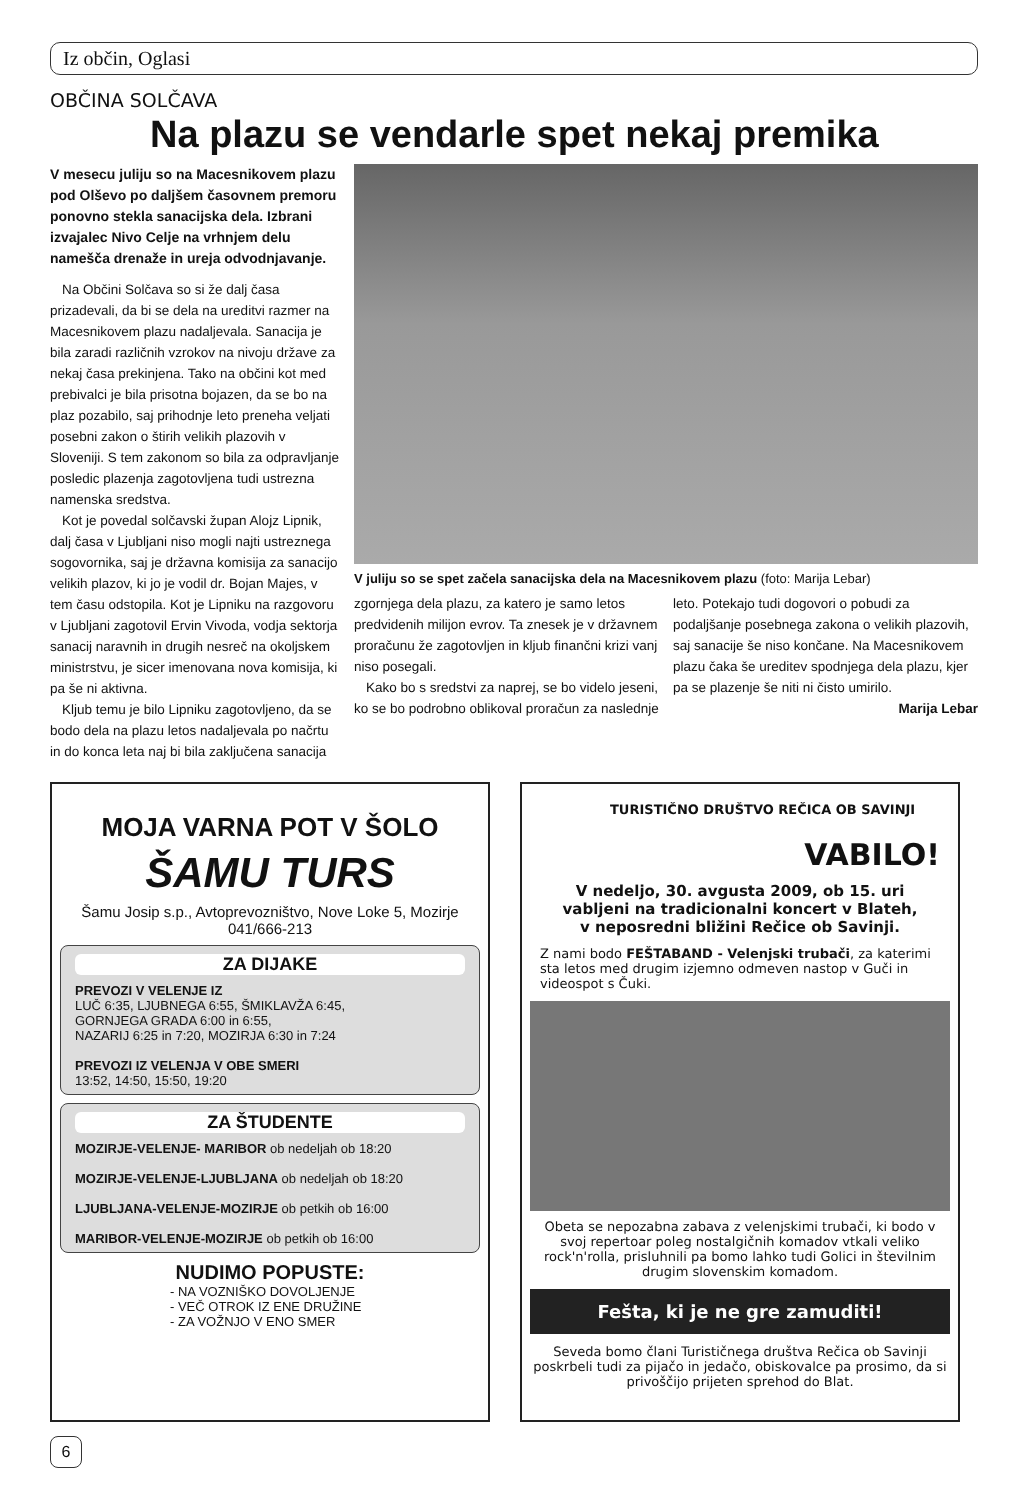Iz občin, Oglasi
OBČINA SOLČAVA
Na plazu se vendarle spet nekaj premika
V mesecu juliju so na Macesnikovem plazu pod Olševo po daljšem časovnem premoru ponovno stekla sanacijska dela. Izbrani izvajalec Nivo Celje na vrhnjem delu namešča drenaže in ureja odvodnjavanje.
Na Občini Solčava so si že dalj časa prizadevali, da bi se dela na ureditvi razmer na Macesnikovem plazu nadaljevala. Sanacija je bila zaradi različnih vzrokov na nivoju države za nekaj časa prekinjena. Tako na občini kot med prebivalci je bila prisotna bojazen, da se bo na plaz pozabilo, saj prihodnje leto preneha veljati posebni zakon o štirih velikih plazovih v Sloveniji. S tem zakonom so bila za odpravljanje posledic plazenja zagotovljena tudi ustrezna namenska sredstva.
Kot je povedal solčavski župan Alojz Lipnik, dalj časa v Ljubljani niso mogli najti ustreznega sogovornika, saj je državna komisija za sanacijo velikih plazov, ki jo je vodil dr. Bojan Majes, v tem času odstopila. Kot je Lipniku na razgovoru v Ljubljani zagotovil Ervin Vivoda, vodja sektorja sanacij naravnih in drugih nesreč na okoljskem ministrstvu, je sicer imenovana nova komisija, ki pa še ni aktivna.
Kljub temu je bilo Lipniku zagotovljeno, da se bodo dela na plazu letos nadaljevala po načrtu in do konca leta naj bi bila zaključena sanacija
V juliju so se spet začela sanacijska dela na Macesnikovem plazu (foto: Marija Lebar)
zgornjega dela plazu, za katero je samo letos predvidenih milijon evrov. Ta znesek je v državnem proračunu že zagotovljen in kljub finančni krizi vanj niso posegali.
Kako bo s sredstvi za naprej, se bo videlo jeseni, ko se bo podrobno oblikoval proračun za naslednje leto. Potekajo tudi dogovori o pobudi za podaljšanje posebnega zakona o velikih plazovih, saj sanacije še niso končane. Na Macesnikovem plazu čaka še ureditev spodnjega dela plazu, kjer pa se plazenje še niti ni čisto umirilo.
Marija Lebar
MOJA VARNA POT V ŠOLO
ŠAMU TURS
Šamu Josip s.p., Avtoprevozništvo, Nove Loke 5, Mozirje
041/666-213
ZA DIJAKE
PREVOZI V VELENJE IZ
LUČ 6:35, LJUBNEGA 6:55, ŠMIKLAVŽA 6:45,
GORNJEGA GRADA 6:00 in 6:55,
NAZARIJ 6:25 in 7:20, MOZIRJA 6:30 in 7:24
PREVOZI IZ VELENJA V OBE SMERI
13:52, 14:50, 15:50, 19:20
ZA ŠTUDENTE
MOZIRJE-VELENJE- MARIBOR ob nedeljah ob 18:20
MOZIRJE-VELENJE-LJUBLJANA ob nedeljah ob 18:20
LJUBLJANA-VELENJE-MOZIRJE ob petkih ob 16:00
MARIBOR-VELENJE-MOZIRJE ob petkih ob 16:00
NUDIMO POPUSTE:
- NA VOZNIŠKO DOVOLJENJE
- VEČ OTROK IZ ENE DRUŽINE
- ZA VOŽNJO V ENO SMER
TURISTIČNO DRUŠTVO REČICA OB SAVINJI
VABILO!
V nedeljo, 30. avgusta 2009, ob 15. uri
vabljeni na tradicionalni koncert v Blateh,
v neposredni bližini Rečice ob Savinji.
Z nami bodo FEŠTABAND - Velenjski trubači, za katerimi sta letos med drugim izjemno odmeven nastop v Guči in videospot s Čuki.
Obeta se nepozabna zabava z velenjskimi trubači, ki bodo v svoj repertoar poleg nostalgičnih komadov vtkali veliko rock'n'rolla, prisluhnili pa bomo lahko tudi Golici in številnim drugim slovenskim komadom.
Fešta, ki je ne gre zamuditi!
Seveda bomo člani Turističnega društva Rečica ob Savinji poskrbeli tudi za pijačo in jedačo, obiskovalce pa prosimo, da si privoščijo prijeten sprehod do Blat.
6